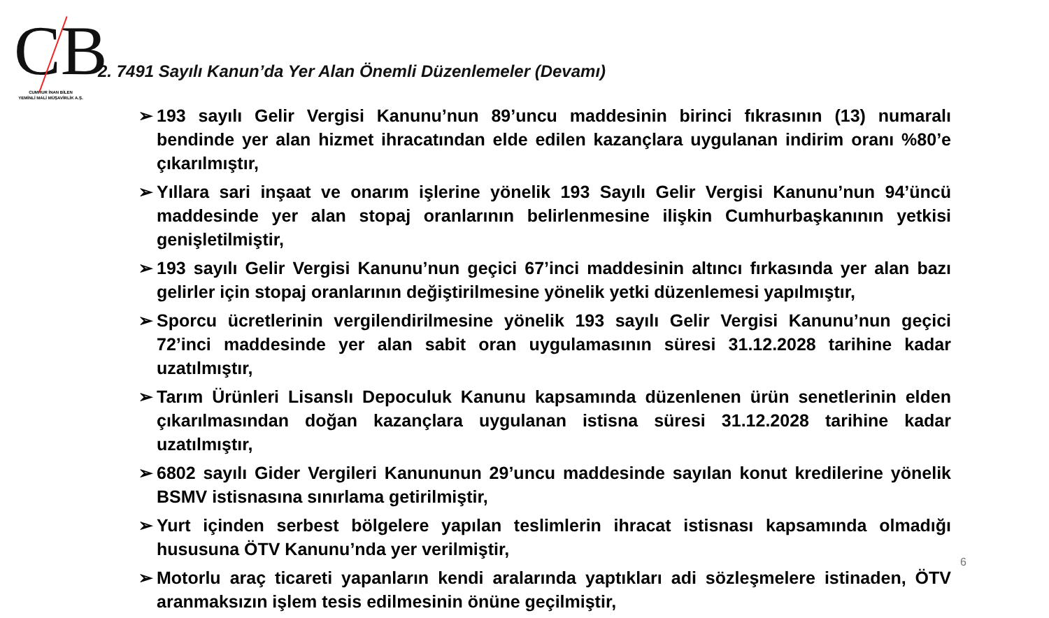CB
CUMHUR İNAN BİLEN
YEMİNLİ MALİ MÜŞAVİRLİK A.Ş.
2. 7491 Sayılı Kanun’da Yer Alan Önemli Düzenlemeler (Devamı)
➢ 193 sayılı Gelir Vergisi Kanunu’nun 89’uncu maddesinin birinci fıkrasının (13) numaralı bendinde yer alan hizmet ihracatından elde edilen kazançlara uygulanan indirim oranı %80’e çıkarılmıştır,
➢ Yıllara sari inşaat ve onarım işlerine yönelik 193 Sayılı Gelir Vergisi Kanunu’nun 94’üncü maddesinde yer alan stopaj oranlarının belirlenmesine ilişkin Cumhurbaşkanının yetkisi genişletilmiştir,
➢ 193 sayılı Gelir Vergisi Kanunu’nun geçici 67’inci maddesinin altıncı fırkasında yer alan bazı gelirler için stopaj oranlarının değiştirilmesine yönelik yetki düzenlemesi yapılmıştır,
➢ Sporcu ücretlerinin vergilendirilmesine yönelik 193 sayılı Gelir Vergisi Kanunu’nun geçici 72’inci maddesinde yer alan sabit oran uygulamasının süresi 31.12.2028 tarihine kadar uzatılmıştır,
➢ Tarım Ürünleri Lisanslı Depoculuk Kanunu kapsamında düzenlenen ürün senetlerinin elden çıkarılmasından doğan kazançlara uygulanan istisna süresi 31.12.2028 tarihine kadar uzatılmıştır,
➢ 6802 sayılı Gider Vergileri Kanununun 29’uncu maddesinde sayılan konut kredilerine yönelik BSMV istisnasına sınırlama getirilmiştir,
➢ Yurt içinden serbest bölgelere yapılan teslimlerin ihracat istisnası kapsamında olmadığı hususuna ÖTV Kanunu’nda yer verilmiştir,
➢ Motorlu araç ticareti yapanların kendi aralarında yaptıkları adi sözleşmelere istinaden, ÖTV aranmaksızın işlem tesis edilmesinin önüne geçilmiştir,
6